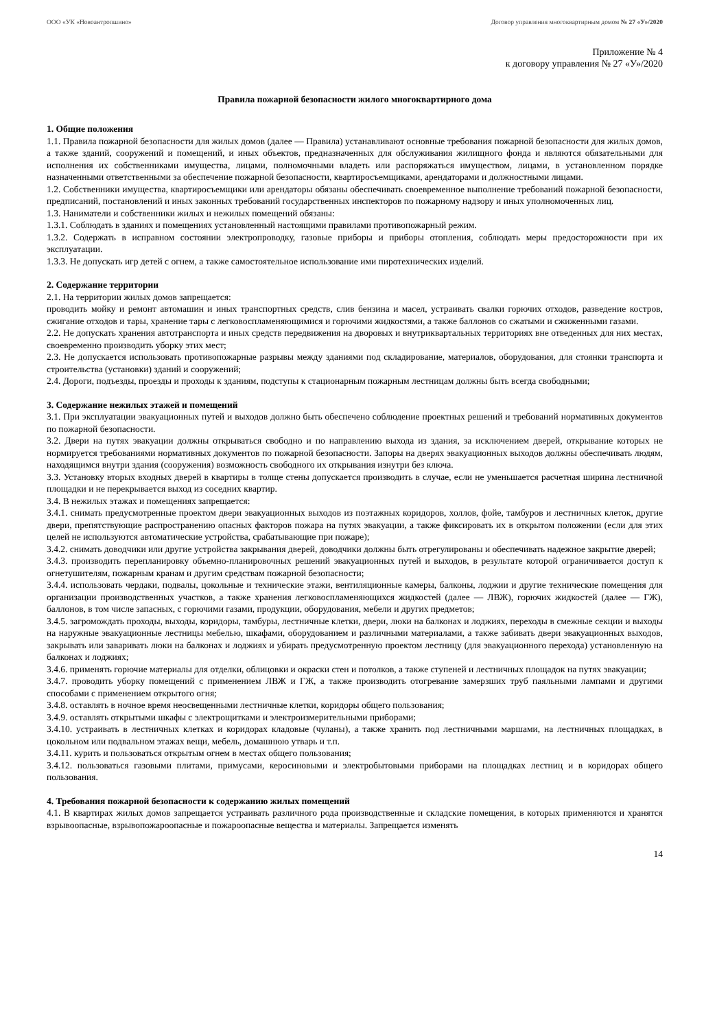ООО «УК «Новоантропшино» Договор управления многоквартирным домом № 27 «У»/2020
Приложение № 4
к договору управления № 27 «У»/2020
Правила пожарной безопасности жилого многоквартирного дома
1. Общие положения
1.1. Правила пожарной безопасности для жилых домов (далее — Правила) устанавливают основные требования пожарной безопасности для жилых домов, а также зданий, сооружений и помещений, и иных объектов, предназначенных для обслуживания жилищного фонда и являются обязательными для исполнения их собственниками имущества, лицами, полномочными владеть или распоряжаться имуществом, лицами, в установленном порядке назначенными ответственными за обеспечение пожарной безопасности, квартиросъемщиками, арендаторами и должностными лицами.
1.2. Собственники имущества, квартиросъемщики или арендаторы обязаны обеспечивать своевременное выполнение требований пожарной безопасности, предписаний, постановлений и иных законных требований государственных инспекторов по пожарному надзору и иных уполномоченных лиц.
1.3. Наниматели и собственники жилых и нежилых помещений обязаны:
1.3.1. Соблюдать в зданиях и помещениях установленный настоящими правилами противопожарный режим.
1.3.2. Содержать в исправном состоянии электропроводку, газовые приборы и приборы отопления, соблюдать меры предосторожности при их эксплуатации.
1.3.3. Не допускать игр детей с огнем, а также самостоятельное использование ими пиротехнических изделий.
2. Содержание территории
2.1. На территории жилых домов запрещается:
проводить мойку и ремонт автомашин и иных транспортных средств, слив бензина и масел, устраивать свалки горючих отходов, разведение костров, сжигание отходов и тары, хранение тары с легковоспламеняющимися и горючими жидкостями, а также баллонов со сжатыми и сжиженными газами.
2.2. Не допускать хранения автотранспорта и иных средств передвижения на дворовых и внутриквартальных территориях вне отведенных для них местах, своевременно производить уборку этих мест;
2.3. Не допускается использовать противопожарные разрывы между зданиями под складирование, материалов, оборудования, для стоянки транспорта и строительства (установки) зданий и сооружений;
2.4. Дороги, подъезды, проезды и проходы к зданиям, подступы к стационарным пожарным лестницам должны быть всегда свободными;
3. Содержание нежилых этажей и помещений
3.1. При эксплуатации эвакуационных путей и выходов должно быть обеспечено соблюдение проектных решений и требований нормативных документов по пожарной безопасности.
3.2. Двери на путях эвакуации должны открываться свободно и по направлению выхода из здания, за исключением дверей, открывание которых не нормируется требованиями нормативных документов по пожарной безопасности. Запоры на дверях эвакуационных выходов должны обеспечивать людям, находящимся внутри здания (сооружения) возможность свободного их открывания изнутри без ключа.
3.3. Установку вторых входных дверей в квартиры в толще стены допускается производить в случае, если не уменьшается расчетная ширина лестничной площадки и не перекрывается выход из соседних квартир.
3.4. В нежилых этажах и помещениях запрещается:
3.4.1. снимать предусмотренные проектом двери эвакуационных выходов из поэтажных коридоров, холлов, фойе, тамбуров и лестничных клеток, другие двери, препятствующие распространению опасных факторов пожара на путях эвакуации, а также фиксировать их в открытом положении (если для этих целей не используются автоматические устройства, срабатывающие при пожаре);
3.4.2. снимать доводчики или другие устройства закрывания дверей, доводчики должны быть отрегулированы и обеспечивать надежное закрытие дверей;
3.4.3. производить перепланировку объемно-планировочных решений эвакуационных путей и выходов, в результате которой ограничивается доступ к огнетушителям, пожарным кранам и другим средствам пожарной безопасности;
3.4.4. использовать чердаки, подвалы, цокольные и технические этажи, вентиляционные камеры, балконы, лоджии и другие технические помещения для организации производственных участков, а также хранения легковоспламеняющихся жидкостей (далее — ЛВЖ), горючих жидкостей (далее — ГЖ), баллонов, в том числе запасных, с горючими газами, продукции, оборудования, мебели и других предметов;
3.4.5. загромождать проходы, выходы, коридоры, тамбуры, лестничные клетки, двери, люки на балконах и лоджиях, переходы в смежные секции и выходы на наружные эвакуационные лестницы мебелью, шкафами, оборудованием и различными материалами, а также забивать двери эвакуационных выходов, закрывать или заваривать люки на балконах и лоджиях и убирать предусмотренную проектом лестницу (для эвакуационного перехода) установленную на балконах и лоджиях;
3.4.6. применять горючие материалы для отделки, облицовки и окраски стен и потолков, а также ступеней и лестничных площадок на путях эвакуации;
3.4.7. проводить уборку помещений с применением ЛВЖ и ГЖ, а также производить отогревание замерзших труб паяльными лампами и другими способами с применением открытого огня;
3.4.8. оставлять в ночное время неосвещенными лестничные клетки, коридоры общего пользования;
3.4.9. оставлять открытыми шкафы с электрощитками и электроизмерительными приборами;
3.4.10. устраивать в лестничных клетках и коридорах кладовые (чуланы), а также хранить под лестничными маршами, на лестничных площадках, в цокольном или подвальном этажах вещи, мебель, домашнюю утварь и т.п.
3.4.11. курить и пользоваться открытым огнем в местах общего пользования;
3.4.12. пользоваться газовыми плитами, примусами, керосиновыми и электробытовыми приборами на площадках лестниц и в коридорах общего пользования.
4. Требования пожарной безопасности к содержанию жилых помещений
4.1. В квартирах жилых домов запрещается устраивать различного рода производственные и складские помещения, в которых применяются и хранятся взрывоопасные, взрывопожароопасные и пожароопасные вещества и материалы. Запрещается изменять
14